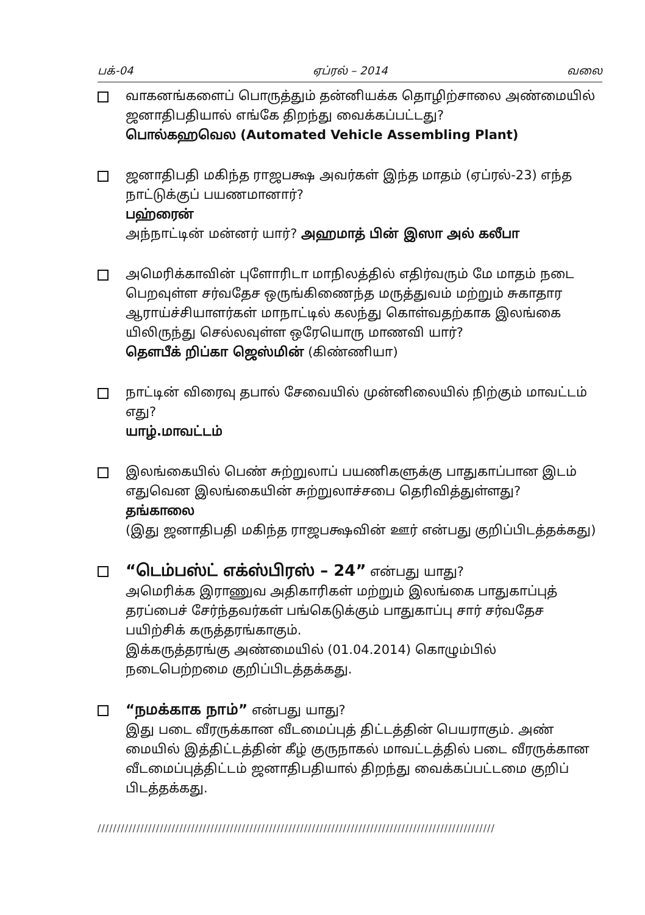பக்-04 ஏப்ரல் – 2014 வலை
வாகனங்களைப் பொருத்தும் தன்னியக்க தொழிற்சாலை அண்மையில் ஜனாதிபதியால் எங்கே திறந்து வைக்கப்பட்டது?
பொல்கஹவெல (Automated Vehicle Assembling Plant)
ஜனாதிபதி மகிந்த ராஜபக்ஷ அவர்கள் இந்த மாதம் (ஏப்ரல்-23) எந்த நாட்டுக்குப் பயணமானார்?
பஹ்ரைன்
அந்நாட்டின் மன்னர் யார்? அஹமாத் பின் இஸா அல் கலீபா
அமெரிக்காவின் புளோரிடா மாநிலத்தில் எதிர்வரும் மே மாதம் நடை பெறவுள்ள சர்வதேச ஒருங்கிணைந்த மருத்துவம் மற்றும் சுகாதார ஆராய்ச்சியாளர்கள் மாநாட்டில் கலந்து கொள்வதற்காக இலங்கை யிலிருந்து செல்லவுள்ள ஒரேயொரு மாணவி யார்?
தௌபீக் றிப்கா ஜெஸ்மின் (கிண்ணியா)
நாட்டின் விரைவு தபால் சேவையில் முன்னிலையில் நிற்கும் மாவட்டம் எது?
யாழ்.மாவட்டம்
இலங்கையில் பெண் சுற்றுலாப் பயணிகளுக்கு பாதுகாப்பான இடம் எதுவென இலங்கையின் சுற்றுலாச்சபை தெரிவித்துள்ளது?
தங்காலை
(இது ஜனாதிபதி மகிந்த ராஜபக்ஷவின் ஊர் என்பது குறிப்பிடத்தக்கது)
“டெம்பஸ்ட் எக்ஸ்பிரஸ் – 24” என்பது யாது?
அமெரிக்க இராணுவ அதிகாரிகள் மற்றும் இலங்கை பாதுகாப்புத் தரப்பைச் சேர்ந்தவர்கள் பங்கெடுக்கும் பாதுகாப்பு சார் சர்வதேச பயிற்சிக் கருத்தரங்காகும்.
இக்கருத்தரங்கு அண்மையில் (01.04.2014) கொழும்பில் நடைபெற்றமை குறிப்பிடத்தக்கது.
“நமக்காக நாம்” என்பது யாது?
இது படை வீரருக்கான வீடமைப்புத் திட்டத்தின் பெயராகும். அண் மையில் இத்திட்டத்தின் கீழ் குருநாகல் மாவட்டத்தில் படை வீரருக்கான வீடமைப்புத்திட்டம் ஜனாதிபதியால் திறந்து வைக்கப்பட்டமை குறிப் பிடத்தக்கது.
//////////////////////////////////////////////////////////////////////////////////////////////////////